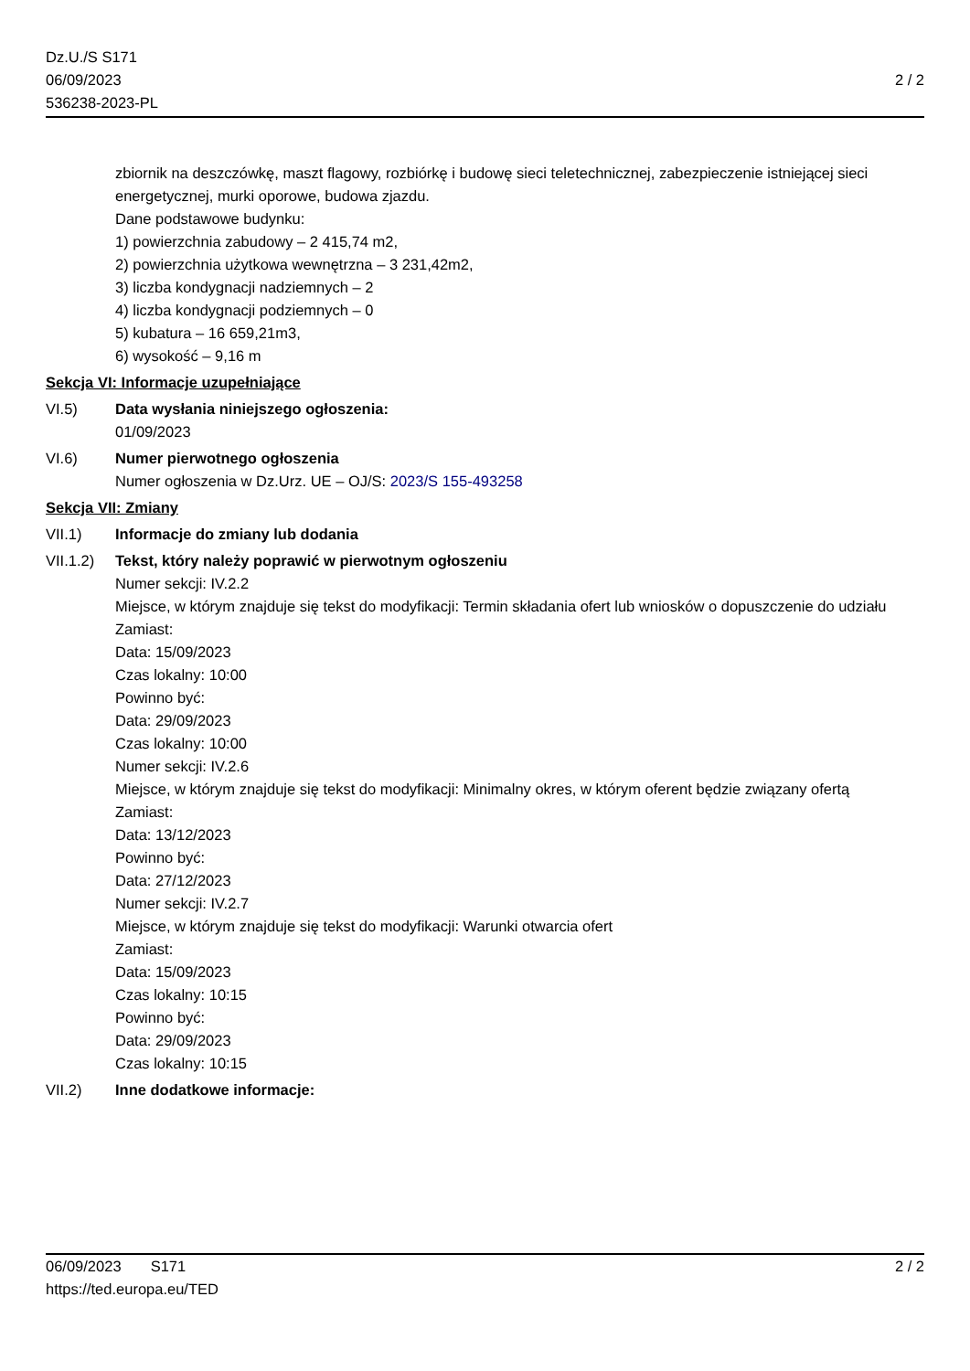Dz.U./S S171
06/09/2023
536238-2023-PL
2 / 2
zbiornik na deszczówkę, maszt flagowy, rozbiórkę i budowę sieci teletechnicznej, zabezpieczenie istniejącej sieci energetycznej, murki oporowe, budowa zjazdu.
Dane podstawowe budynku:
1) powierzchnia zabudowy – 2 415,74 m2,
2) powierzchnia użytkowa wewnętrzna – 3 231,42m2,
3) liczba kondygnacji nadziemnych – 2
4) liczba kondygnacji podziemnych – 0
5) kubatura – 16 659,21m3,
6) wysokość – 9,16 m
Sekcja VI: Informacje uzupełniające
VI.5) Data wysłania niniejszego ogłoszenia:
01/09/2023
VI.6) Numer pierwotnego ogłoszenia
Numer ogłoszenia w Dz.Urz. UE – OJ/S: 2023/S 155-493258
Sekcja VII: Zmiany
VII.1) Informacje do zmiany lub dodania
VII.1.2)
Tekst, który należy poprawić w pierwotnym ogłoszeniu
Numer sekcji: IV.2.2
Miejsce, w którym znajduje się tekst do modyfikacji: Termin składania ofert lub wniosków o dopuszczenie do udziału
Zamiast:
Data: 15/09/2023
Czas lokalny: 10:00
Powinno być:
Data: 29/09/2023
Czas lokalny: 10:00
Numer sekcji: IV.2.6
Miejsce, w którym znajduje się tekst do modyfikacji: Minimalny okres, w którym oferent będzie związany ofertą
Zamiast:
Data: 13/12/2023
Powinno być:
Data: 27/12/2023
Numer sekcji: IV.2.7
Miejsce, w którym znajduje się tekst do modyfikacji: Warunki otwarcia ofert
Zamiast:
Data: 15/09/2023
Czas lokalny: 10:15
Powinno być:
Data: 29/09/2023
Czas lokalny: 10:15
VII.2) Inne dodatkowe informacje:
06/09/2023 S171
https://ted.europa.eu/TED
2 / 2